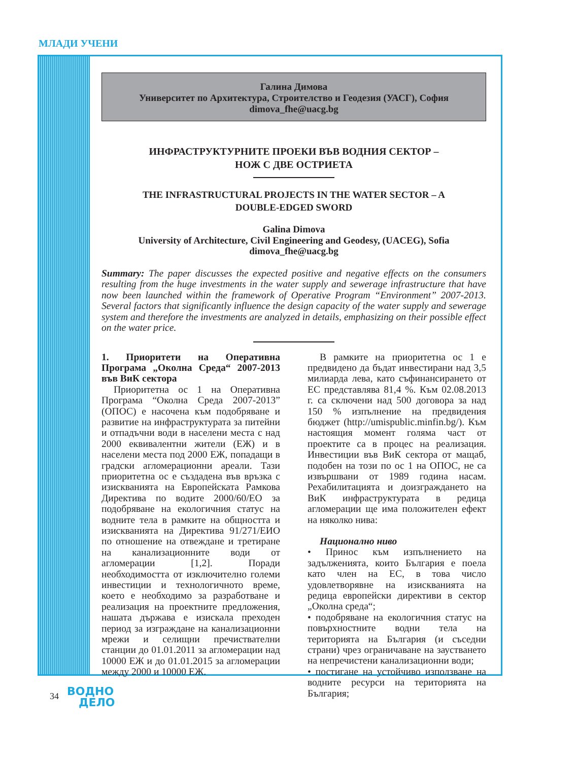МЛАДИ УЧЕНИ
Галина Димова
Университет по Архитектура, Строителство и Геодезия (УАСГ), София
dimova_fhe@uacg.bg
ИНФРАСТРУКТУРНИТЕ ПРОЕКИ ВЪВ ВОДНИЯ СЕКТОР –
НОЖ С ДВЕ ОСТРИЕТА
THE INFRASTRUCTURAL PROJECTS IN THE WATER SECTOR – A
DOUBLE-EDGED SWORD
Galina Dimova
University of Architecture, Civil Engineering and Geodesy, (UACEG), Sofia
dimova_fhe@uacg.bg
Summary: The paper discusses the expected positive and negative effects on the consumers resulting from the huge investments in the water supply and sewerage infrastructure that have now been launched within the framework of Operative Program “Environment” 2007-2013. Several factors that significantly influence the design capacity of the water supply and sewerage system and therefore the investments are analyzed in details, emphasizing on their possible effect on the water price.
1. Приоритети на Оперативна Програма „Околна Среда“ 2007-2013 във ВиК сектора
Приоритетна ос 1 на Оперативна Програма “Околна Среда 2007-2013” (ОПОС) е насочена към подобряване и развитие на инфраструктурата за питейни и отпадъчни води в населени места с над 2000 еквивалентни жители (ЕЖ) и в населени места под 2000 ЕЖ, попадащи в градски агломерационни ареали. Тази приоритетна ос е създадена във връзка с изискванията на Европейската Рамкова Директива по водите 2000/60/ЕО за подобряване на екологичния статус на водните тела в рамките на общността и изискванията на Директива 91/271/ЕИО по отношение на отвеждане и третиране на канализационните води от агломерации [1,2]. Поради необходимостта от изключително големи инвестиции и технологичното време, което е необходимо за разработване и реализация на проектните предложения, нашата държава е изискала преходен период за изграждане на канализационни мрежи и селищни пречиствателни станции до 01.01.2011 за агломерации над 10000 ЕЖ и до 01.01.2015 за агломерации между 2000 и 10000 ЕЖ.
В рамките на приоритетна ос 1 е предвидено да бъдат инвестирани над 3,5 милиарда лева, като съфинансирането от ЕС представлява 81,4 %. Към 02.08.2013 г. са сключени над 500 договора за над 150 % изпълнение на предвидения бюджет (http://umispublic.minfin.bg/). Към настоящия момент голяма част от проектите са в процес на реализация. Инвестиции във ВиК сектора от мащаб, подобен на този по ос 1 на ОПОС, не са извършвани от 1989 година насам. Рехабилитацията и доизграждането на ВиК инфраструктурата в редица агломерации ще има положителен ефект на няколко нива:
Национално ниво
• Принос към изпълнението на задълженията, които България е поела като член на ЕС, в това число удовлетворявне на изискванията на редица европейски директиви в сектор „Околна среда“;
• подобряване на екологичния статус на повърхностните водни тела на територията на България (и съседни страни) чрез ограничаване на заустването на непречистени канализационни води;
• постигане на устойчиво използване на водните ресурси на територията на България;
34
ВОДНО
ДЕЛО